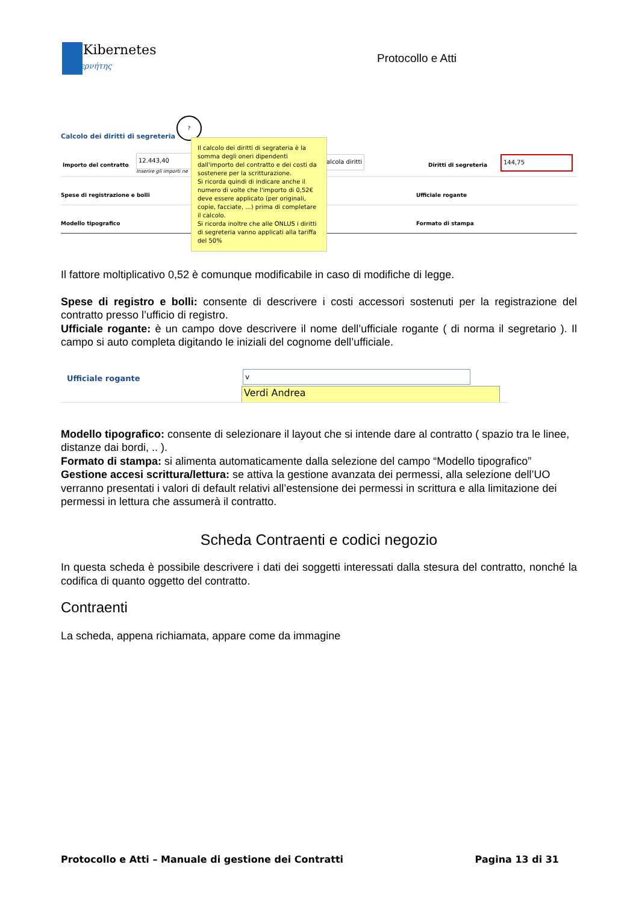Kibernetes
Κυβερνήτης
Protocollo e Atti
Calcolo dei diritti di segreteria
?
Importo del contratto
12.443,40
Inserire gli importi ne
Calcola diritti
Diritti di segreteria
144,75
Spese di registrazione e bolli Ufficiale rogante
Modello tipografico Formato di stampa
Il calcolo dei diritti di segrateria è la somma degli oneri dipendenti dall'importo del contratto e dei costi da sostenere per la scritturazione.
Si ricorda quindi di indicare anche il numero di volte che l'importo di 0,52€ deve essere applicato (per originali, copie, facciate, ...) prima di completare il calcolo.
Si ricorda inoltre che alle ONLUS i diritti di segreteria vanno applicati alla tariffa del 50%
Il fattore moltiplicativo 0,52 è comunque modificabile in caso di modifiche di legge.
Spese di registro e bolli: consente di descrivere i costi accessori sostenuti per la registrazione del contratto presso l’ufficio di registro.
Ufficiale rogante: è un campo dove descrivere il nome dell’ufficiale rogante ( di norma il segretario ). Il campo si auto completa digitando le iniziali del cognome dell’ufficiale.
Ufficiale rogante v
Verdi Andrea
Modello tipografico: consente di selezionare il layout che si intende dare al contratto ( spazio tra le linee, distanze dai bordi, .. ).
Formato di stampa: si alimenta automaticamente dalla selezione del campo “Modello tipografico”
Gestione accesi scrittura/lettura: se attiva la gestione avanzata dei permessi, alla selezione dell’UO verranno presentati i valori di default relativi all’estensione dei permessi in scrittura e alla limitazione dei permessi in lettura che assumerà il contratto.
Scheda Contraenti e codici negozio
In questa scheda è possibile descrivere i dati dei soggetti interessati dalla stesura del contratto, nonché la codifica di quanto oggetto del contratto.
Contraenti
La scheda, appena richiamata, appare come da immagine
Protocollo e Atti – Manuale di gestione dei Contratti Pagina 13 di 31